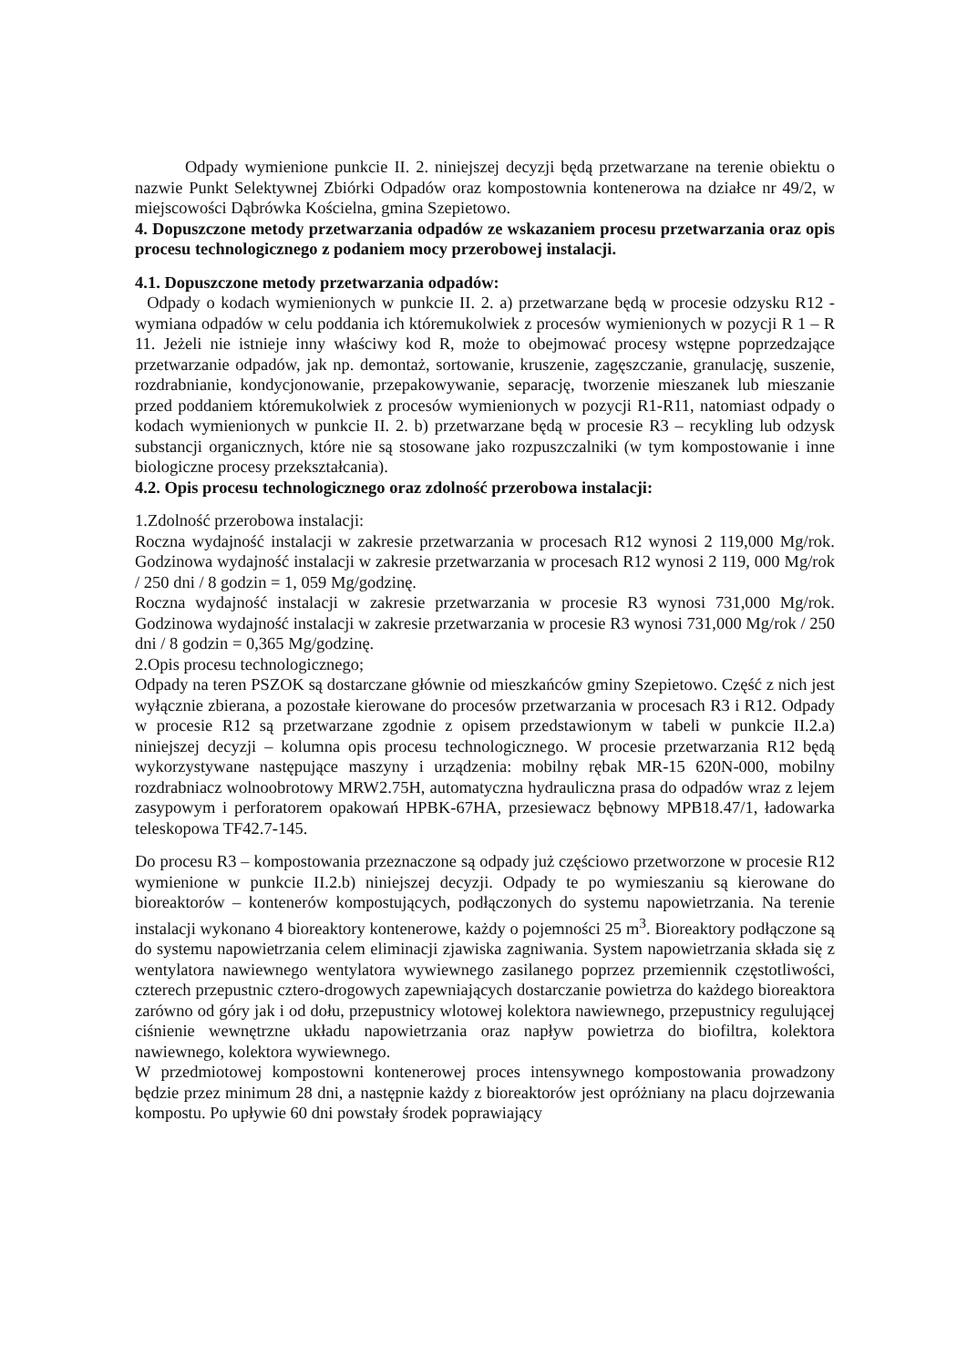Odpady wymienione punkcie II. 2. niniejszej decyzji będą przetwarzane na terenie obiektu o nazwie Punkt Selektywnej Zbiórki Odpadów oraz kompostownia kontenerowa na działce nr 49/2, w miejscowości Dąbrówka Kościelna, gmina Szepietowo.
4. Dopuszczone metody przetwarzania odpadów ze wskazaniem procesu przetwarzania oraz opis procesu technologicznego z podaniem mocy przerobowej instalacji.
4.1. Dopuszczone metody przetwarzania odpadów:
Odpady o kodach wymienionych w punkcie II. 2. a) przetwarzane będą w procesie odzysku R12 - wymiana odpadów w celu poddania ich któremukolwiek z procesów wymienionych w pozycji R 1 – R 11. Jeżeli nie istnieje inny właściwy kod R, może to obejmować procesy wstępne poprzedzające przetwarzanie odpadów, jak np. demontaż, sortowanie, kruszenie, zagęszczanie, granulację, suszenie, rozdrabnianie, kondycjonowanie, przepakowywanie, separację, tworzenie mieszanek lub mieszanie przed poddaniem któremukolwiek z procesów wymienionych w pozycji R1-R11, natomiast odpady o kodach wymienionych w punkcie II. 2. b) przetwarzane będą w procesie R3 – recykling lub odzysk substancji organicznych, które nie są stosowane jako rozpuszczalniki (w tym kompostowanie i inne biologiczne procesy przekształcania).
4.2. Opis procesu technologicznego oraz zdolność przerobowa instalacji:
1.Zdolność przerobowa instalacji:
Roczna wydajność instalacji w zakresie przetwarzania w procesach R12 wynosi 2 119,000 Mg/rok. Godzinowa wydajność instalacji w zakresie przetwarzania w procesach R12 wynosi 2 119, 000 Mg/rok / 250 dni / 8 godzin = 1, 059 Mg/godzinę.
Roczna wydajność instalacji w zakresie przetwarzania w procesie R3 wynosi 731,000 Mg/rok. Godzinowa wydajność instalacji w zakresie przetwarzania w procesie R3 wynosi 731,000 Mg/rok / 250 dni / 8 godzin = 0,365 Mg/godzinę.
2.Opis procesu technologicznego;
Odpady na teren PSZOK są dostarczane głównie od mieszkańców gminy Szepietowo. Część z nich jest wyłącznie zbierana, a pozostałe kierowane do procesów przetwarzania w procesach R3 i R12. Odpady w procesie R12 są przetwarzane zgodnie z opisem przedstawionym w tabeli w punkcie II.2.a) niniejszej decyzji – kolumna opis procesu technologicznego. W procesie przetwarzania R12 będą wykorzystywane następujące maszyny i urządzenia: mobilny rębak MR-15 620N-000, mobilny rozdrabniacz wolnoobrotowy MRW2.75H, automatyczna hydrauliczna prasa do odpadów wraz z lejem zasypowym i perforatorem opakowań HPBK-67HA, przesiewacz bębnowy MPB18.47/1, ładowarka teleskopowa TF42.7-145.
Do procesu R3 – kompostowania przeznaczone są odpady już częściowo przetworzone w procesie R12 wymienione w punkcie II.2.b) niniejszej decyzji. Odpady te po wymieszaniu są kierowane do bioreaktorów – kontenerów kompostujących, podłączonych do systemu napowietrzania. Na terenie instalacji wykonano 4 bioreaktory kontenerowe, każdy o pojemności 25 m<sup>3</sup>. Bioreaktory podłączone są do systemu napowietrzania celem eliminacji zjawiska zagniwania. System napowietrzania składa się z wentylatora nawiewnego wentylatora wywiewnego zasilanego poprzez przemiennik częstotliwości, czterech przepustnic cztero-drogowych zapewniających dostarczanie powietrza do każdego bioreaktora zarówno od góry jak i od dołu, przepustnicy wlotowej kolektora nawiewnego, przepustnicy regulującej ciśnienie wewnętrzne układu napowietrzania oraz napływ powietrza do biofiltra, kolektora nawiewnego, kolektora wywiewnego.
W przedmiotowej kompostowni kontenerowej proces intensywnego kompostowania prowadzony będzie przez minimum 28 dni, a następnie każdy z bioreaktorów jest opróżniany na placu dojrzewania kompostu. Po upływie 60 dni powstały środek poprawiający